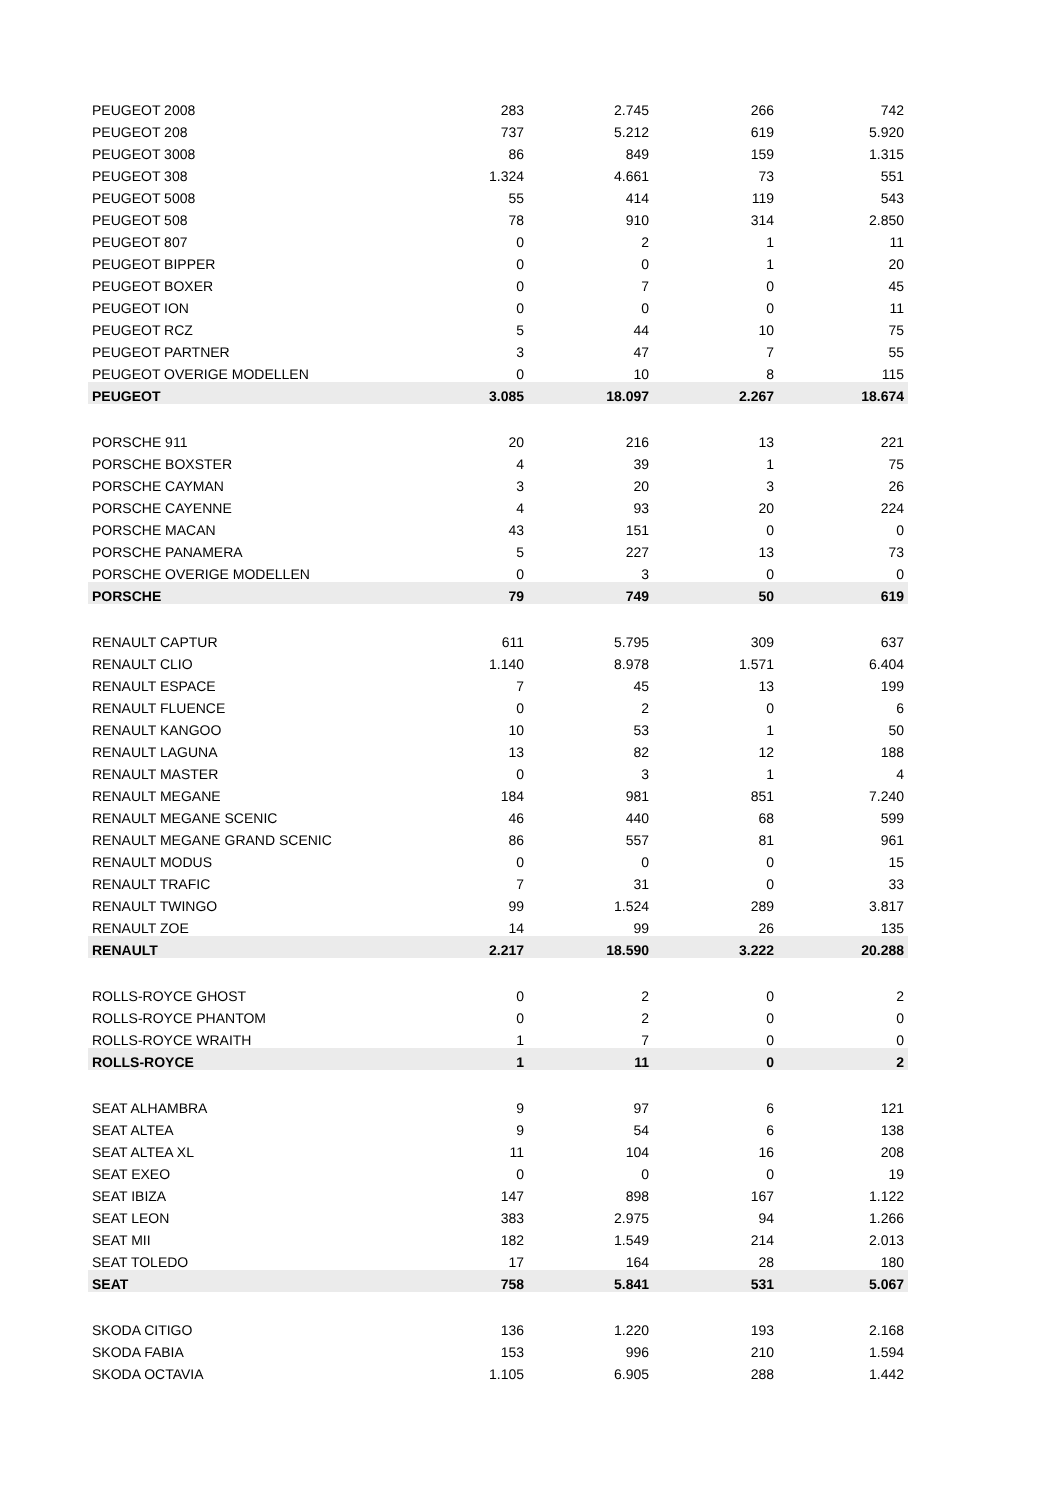| PEUGEOT 2008 | 283 | 2.745 | 266 | 742 |
| PEUGEOT 208 | 737 | 5.212 | 619 | 5.920 |
| PEUGEOT 3008 | 86 | 849 | 159 | 1.315 |
| PEUGEOT 308 | 1.324 | 4.661 | 73 | 551 |
| PEUGEOT 5008 | 55 | 414 | 119 | 543 |
| PEUGEOT 508 | 78 | 910 | 314 | 2.850 |
| PEUGEOT 807 | 0 | 2 | 1 | 11 |
| PEUGEOT BIPPER | 0 | 0 | 1 | 20 |
| PEUGEOT BOXER | 0 | 7 | 0 | 45 |
| PEUGEOT ION | 0 | 0 | 0 | 11 |
| PEUGEOT RCZ | 5 | 44 | 10 | 75 |
| PEUGEOT PARTNER | 3 | 47 | 7 | 55 |
| PEUGEOT OVERIGE MODELLEN | 0 | 10 | 8 | 115 |
| PEUGEOT | 3.085 | 18.097 | 2.267 | 18.674 |
| PORSCHE 911 | 20 | 216 | 13 | 221 |
| PORSCHE BOXSTER | 4 | 39 | 1 | 75 |
| PORSCHE CAYMAN | 3 | 20 | 3 | 26 |
| PORSCHE CAYENNE | 4 | 93 | 20 | 224 |
| PORSCHE MACAN | 43 | 151 | 0 | 0 |
| PORSCHE PANAMERA | 5 | 227 | 13 | 73 |
| PORSCHE OVERIGE MODELLEN | 0 | 3 | 0 | 0 |
| PORSCHE | 79 | 749 | 50 | 619 |
| RENAULT CAPTUR | 611 | 5.795 | 309 | 637 |
| RENAULT CLIO | 1.140 | 8.978 | 1.571 | 6.404 |
| RENAULT ESPACE | 7 | 45 | 13 | 199 |
| RENAULT FLUENCE | 0 | 2 | 0 | 6 |
| RENAULT KANGOO | 10 | 53 | 1 | 50 |
| RENAULT LAGUNA | 13 | 82 | 12 | 188 |
| RENAULT MASTER | 0 | 3 | 1 | 4 |
| RENAULT MEGANE | 184 | 981 | 851 | 7.240 |
| RENAULT MEGANE SCENIC | 46 | 440 | 68 | 599 |
| RENAULT MEGANE GRAND SCENIC | 86 | 557 | 81 | 961 |
| RENAULT MODUS | 0 | 0 | 0 | 15 |
| RENAULT TRAFIC | 7 | 31 | 0 | 33 |
| RENAULT TWINGO | 99 | 1.524 | 289 | 3.817 |
| RENAULT ZOE | 14 | 99 | 26 | 135 |
| RENAULT | 2.217 | 18.590 | 3.222 | 20.288 |
| ROLLS-ROYCE GHOST | 0 | 2 | 0 | 2 |
| ROLLS-ROYCE PHANTOM | 0 | 2 | 0 | 0 |
| ROLLS-ROYCE WRAITH | 1 | 7 | 0 | 0 |
| ROLLS-ROYCE | 1 | 11 | 0 | 2 |
| SEAT ALHAMBRA | 9 | 97 | 6 | 121 |
| SEAT ALTEA | 9 | 54 | 6 | 138 |
| SEAT ALTEA XL | 11 | 104 | 16 | 208 |
| SEAT EXEO | 0 | 0 | 0 | 19 |
| SEAT IBIZA | 147 | 898 | 167 | 1.122 |
| SEAT LEON | 383 | 2.975 | 94 | 1.266 |
| SEAT MII | 182 | 1.549 | 214 | 2.013 |
| SEAT TOLEDO | 17 | 164 | 28 | 180 |
| SEAT | 758 | 5.841 | 531 | 5.067 |
| SKODA CITIGO | 136 | 1.220 | 193 | 2.168 |
| SKODA FABIA | 153 | 996 | 210 | 1.594 |
| SKODA OCTAVIA | 1.105 | 6.905 | 288 | 1.442 |